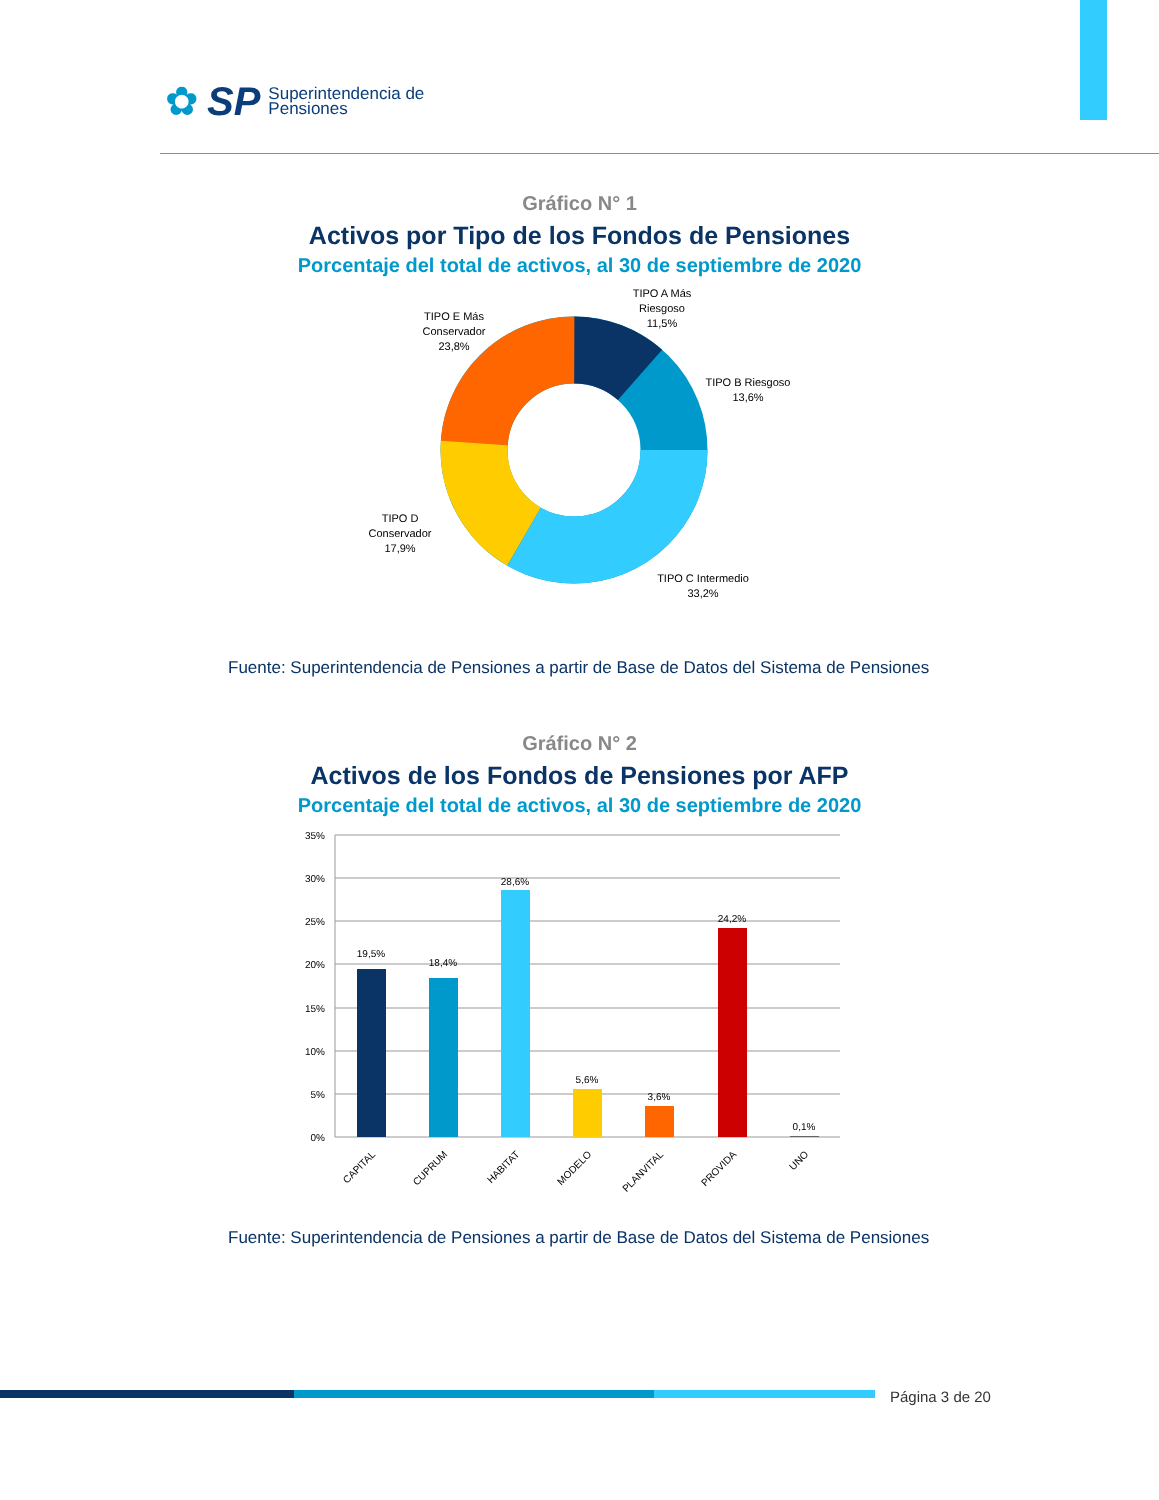✿ SP Superintendencia de
Pensiones
Gráfico N° 1
Activos por Tipo de los Fondos de Pensiones
Porcentaje del total de activos, al 30 de septiembre de 2020
TIPO A Más
Riesgoso
11,5%
TIPO B Riesgoso
13,6%
TIPO C Intermedio
33,2%
TIPO D
Conservador
17,9%
TIPO E Más
Conservador
23,8%
Fuente: Superintendencia de Pensiones a partir de Base de Datos del Sistema de Pensiones
Gráfico N° 2
Activos de los Fondos de Pensiones por AFP
Porcentaje del total de activos, al 30 de septiembre de 2020
35%
30%
25%
20%
15%
10%
5%
0%
19,5%
18,4%
28,6%
5,6%
3,6%
24,2%
0,1%
CAPITAL
CUPRUM
HABITAT
MODELO
PLANVITAL
PROVIDA
UNO
Fuente: Superintendencia de Pensiones a partir de Base de Datos del Sistema de Pensiones
Página 3 de 20